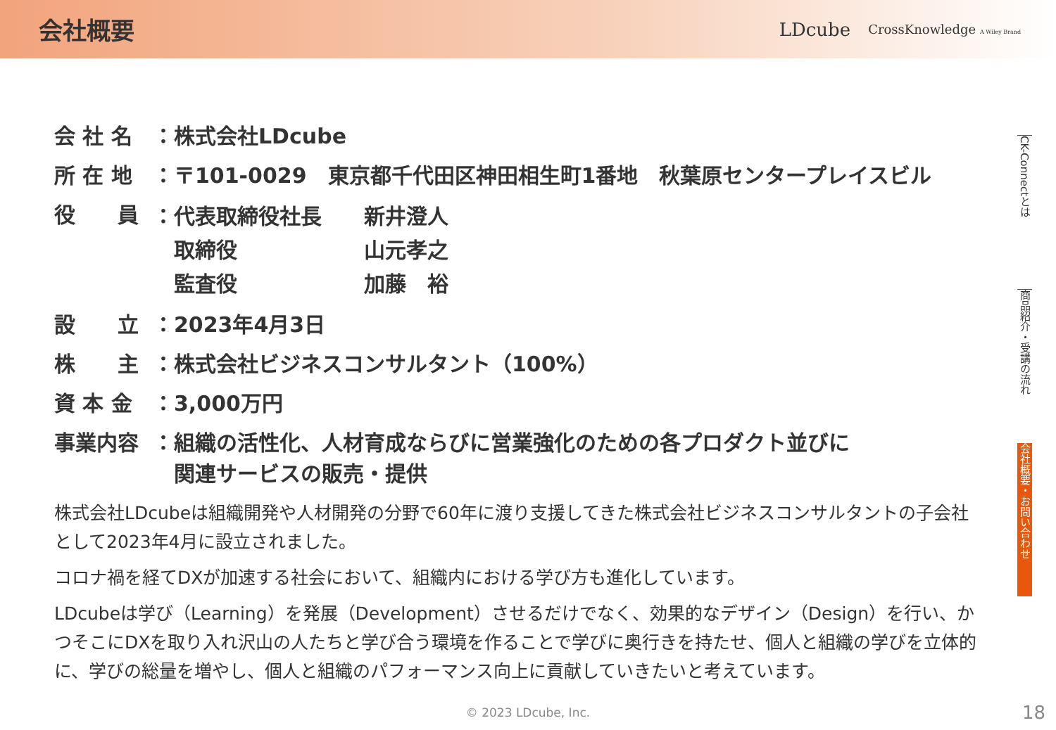会社概要
LDcube CrossKnowledge A Wiley Brand
CK-Connectとは
商品紹介・受講の流れ
会社概要・お問い合わせ
| 会 社 名 | ：株式会社LDcube |
| 所 在 地 | ：〒101-0029 東京都千代田区神田相生町1番地 秋葉原センタープレイスビル |
| 役 員 | / ：代表取締役社長 / 新井澄人 / / 取締役 / 山元孝之 / / 監査役 / 加藤 裕 / |
| 設 立 | ：2023年4月3日 |
| 株 主 | ：株式会社ビジネスコンサルタント（100%） |
| 資 本 金 | ：3,000万円 |
| 事業内容 | ：組織の活性化、人材育成ならびに営業強化のための各プロダクト並びに 関連サービスの販売・提供 |
株式会社LDcubeは組織開発や人材開発の分野で60年に渡り支援してきた株式会社ビジネスコンサルタントの子会社として2023年4月に設立されました。
コロナ禍を経てDXが加速する社会において、組織内における学び方も進化しています。
LDcubeは学び（Learning）を発展（Development）させるだけでなく、効果的なデザイン（Design）を行い、かつそこにDXを取り入れ沢山の人たちと学び合う環境を作ることで学びに奥行きを持たせ、個人と組織の学びを立体的に、学びの総量を増やし、個人と組織のパフォーマンス向上に貢献していきたいと考えています。
© 2023 LDcube, Inc. 18